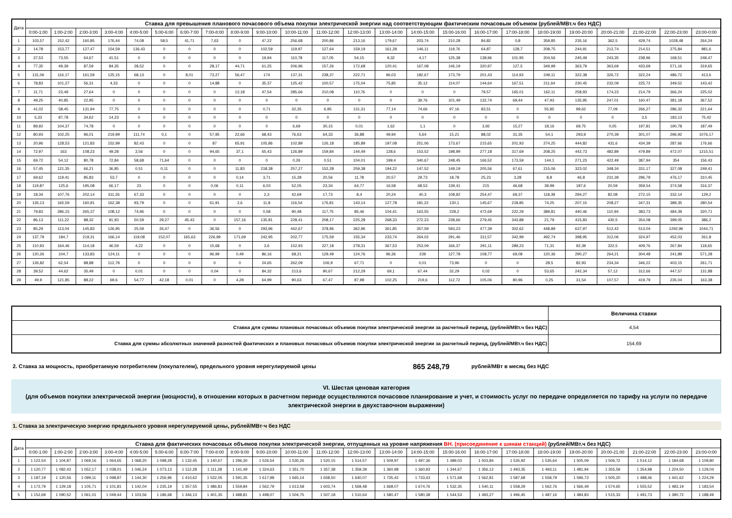| Дата | Ставка для превышения планового почасового объема покупки электрической энергии над соответствующим фактическим почасовым объемом (рублей/МВт.ч без НДС) | | | | | | | | | | | | | | | | | | | | | | | |
| --- | --- | --- | --- | --- | --- | --- | --- | --- | --- | --- | --- | --- | --- | --- | --- | --- | --- | --- | --- | --- | --- | --- | --- | --- |
| | 0:00-1:00 | 1:00-2:00 | 2:00-3:00 | 3:00-4:00 | 4:00-5:00 | 5:00-6:00 | 6:00-7:00 | 7:00-8:00 | 8:00-9:00 | 9:00-10:00 | 10:00-11:00 | 11:00-12:00 | 12:00-13:00 | 13:00-14:00 | 14:00-15:00 | 15:00-16:00 | 16:00-17:00 | 17:00-18:00 | 18:00-19:00 | 19:00-20:00 | 20:00-21:00 | 21:00-22:00 | 22:00-23:00 | 23:00-0:00 |
| 1 | 103,57 | 152,42 | 160,85 | 176,44 | 74,08 | 58,5 | 41,71 | 7,63 | 0 | 47,22 | 256,68 | 200,86 | 213,16 | 179,67 | 203,74 | 210,28 | 84,82 | 0,8 | 359,85 | 235,16 | 362,5 | 429,74 | 1028,48 | 264,24 |
| 2 | 14,78 | 153,77 | 127,47 | 154,59 | 136,43 | 0 | 0 | 0 | 0 | 102,59 | 119,97 | 127,64 | 159,19 | 161,28 | 146,11 | 119,76 | 64,87 | 128,7 | 208,75 | 244,91 | 212,74 | 214,51 | 275,84 | 981,6 |
| 3 | 37,53 | 73,55 | 64,67 | 41,51 | 0 | 0 | 0 | 0 | 0 | 19,94 | 110,78 | 117,05 | 54,15 | 9,32 | 4,17 | 125,38 | 138,96 | 101,95 | 204,56 | 245,49 | 243,35 | 238,96 | 168,51 | 248,47 |
| 4 | 77,35 | 49,39 | 87,59 | 84,35 | 28,52 | 0 | 0 | 28,17 | 44,71 | 61,25 | 206,96 | 157,26 | 172,68 | 120,41 | 167,08 | 146,19 | 320,97 | 127,5 | 349,99 | 363,79 | 363,69 | 433,69 | 571,16 | 319,65 |
| 5 | 131,06 | 116,17 | 161,59 | 125,15 | 68,13 | 0 | 8,01 | 73,27 | 56,47 | 174 | 137,31 | 238,37 | 222,71 | 96,03 | 182,67 | 173,79 | 201,43 | 114,93 | 249,11 | 322,38 | 326,72 | 322,24 | 486,72 | 413,6 |
| 6 | 78,83 | 101,27 | 56,31 | 4,33 | 0 | 0 | 0 | 14,88 | 0 | 35,37 | 125,42 | 100,57 | 175,04 | 75,85 | 35,12 | 114,07 | 144,64 | 167,51 | 211,64 | 230,45 | 232,09 | 225,72 | 349,52 | 143,42 |
| 7 | 11,71 | 23,49 | 27,64 | 0 | 0 | 0 | 0 | 0 | 12,18 | 47,54 | 285,66 | 210,08 | 110,76 | 0 | 0 | 0 | 79,57 | 165,01 | 162,11 | 258,93 | 174,23 | 214,79 | 366,24 | 225,02 |
| 8 | 49,25 | 40,85 | 22,95 | 0 | 0 | 0 | 0 | 0 | 0 | 0 | 0 | 0 | 0 | 0 | 39,76 | 101,49 | 132,74 | 69,44 | 47,93 | 135,95 | 247,01 | 160,47 | 381,18 | 367,52 |
| 9 | 41,02 | 58,45 | 131,94 | 77,75 | 0 | 0 | 0 | 0 | 0 | 0,71 | 32,35 | 6,95 | 131,31 | 77,14 | 74,66 | 97,16 | 83,51 | 0 | 55,85 | 99,62 | 77,09 | 266,27 | 286,32 | 221,64 |
| 10 | 5,33 | 87,78 | 34,62 | 14,23 | 0 | 0 | 0 | 0 | 0 | 0 | 0 | 0 | 0 | 0 | 0 | 0 | 0 | 0 | 0 | 0 | 0 | 3,5 | 183,13 | 75,42 |
| 11 | 89,92 | 104,37 | 74,78 | 0 | 0 | 0 | 0 | 0 | 0 | 0 | 6,69 | 30,15 | 0,01 | 1,62 | 1,1 | 0 | 3,92 | 15,27 | 18,16 | 69,75 | 0,05 | 197,81 | 190,78 | 187,49 |
| 12 | 80,93 | 102,25 | 96,01 | 219,99 | 111,74 | 0,1 | 0 | 57,95 | 22,66 | 68,43 | 76,63 | 64,33 | 36,88 | 49,94 | 5,64 | 15,21 | 88,02 | 31,35 | 54,1 | 293,9 | 270,39 | 301,07 | 296,92 | 1076,17 |
| 13 | 20,96 | 128,53 | 121,83 | 152,99 | 82,43 | 0 | 0 | 87 | 65,91 | 105,86 | 102,89 | 126,18 | 185,89 | 197,08 | 251,06 | 173,67 | 215,65 | 201,93 | 274,25 | 444,82 | 431,6 | 434,39 | 287,66 | 176,66 |
| 14 | 72,97 | 163 | 108,23 | 49,28 | 3,56 | 0 | 0 | 94,65 | 37,1 | 65,43 | 126,89 | 159,84 | 144,49 | 128,6 | 153,52 | 198,99 | 277,18 | 317,69 | 208,25 | 442,73 | 482,89 | 479,89 | 472,07 | 1215,51 |
| 15 | 69,72 | 54,12 | 80,78 | 72,84 | 58,68 | 71,64 | 0 | 0 | 0 | 0 | 0,26 | 0,51 | 104,01 | 199,4 | 340,67 | 248,45 | 166,52 | 173,59 | 144,1 | 271,23 | 422,49 | 387,94 | 354 | 156,43 |
| 16 | 57,45 | 121,35 | 66,21 | 36,85 | 0,51 | 0,11 | 0 | 0 | 11,83 | 218,38 | 257,27 | 152,28 | 259,38 | 194,22 | 147,52 | 149,19 | 205,56 | 67,61 | 215,06 | 323,02 | 348,34 | 331,17 | 327,08 | 249,41 |
| 17 | 69,62 | 119,41 | 85,83 | 53,7 | 0 | 0 | 0 | 0 | 0,14 | 3,71 | 15,28 | 20,56 | 11,78 | 20,57 | 29,73 | 18,78 | 25,23 | 3,28 | 8,8 | 46,8 | 231,39 | 296,79 | 476,17 | 310,45 |
| 18 | 119,87 | 125,6 | 195,08 | 66,17 | 23 | 0 | 0 | 0,06 | 0,11 | 6,03 | 52,05 | 23,34 | 64,77 | 16,58 | 68,53 | 139,41 | 215 | 46,68 | 39,99 | 187,6 | 20,59 | 359,54 | 374,58 | 316,37 |
| 19 | 18,34 | 107,76 | 202,14 | 311,26 | 67,33 | 0 | 0 | 0 | 0 | 2,3 | 42,69 | 17,73 | 8,4 | 20,24 | 40,3 | 108,92 | 254,47 | 69,37 | 118,39 | 294,27 | 82,08 | 272,15 | 332,14 | 129,2 |
| 20 | 126,13 | 165,59 | 160,91 | 162,38 | 93,79 | 0 | 0 | 61,91 | 2,6 | 11,8 | 116,54 | 176,81 | 143,14 | 127,78 | 181,22 | 130,1 | 145,67 | 218,85 | 74,25 | 207,15 | 208,27 | 347,31 | 389,35 | 280,54 |
| 21 | 79,83 | 286,15 | 265,37 | 108,12 | 74,96 | 0 | 0 | 0 | 0 | 0,58 | 90,48 | 117,75 | 85,46 | 104,41 | 163,55 | 228,2 | 472,69 | 222,29 | 389,81 | 440,46 | 110,94 | 383,73 | 484,39 | 320,71 |
| 22 | 86,13 | 111,22 | 88,32 | 91,93 | 50,59 | 29,27 | 45,43 | 0 | 157,16 | 135,81 | 228,41 | 208,17 | 225,28 | 268,33 | 272,23 | 238,66 | 279,45 | 343,88 | 21,79 | 415,83 | 430,5 | 354,08 | 399,05 | 386,2 |
| 23 | 85,29 | 113,04 | 145,83 | 126,95 | 25,59 | 26,47 | 0 | 36,56 | 0 | 293,96 | 442,67 | 378,96 | 362,96 | 361,85 | 357,59 | 593,23 | 477,39 | 302,62 | 448,89 | 637,97 | 512,42 | 513,04 | 1292,96 | 1044,71 |
| 24 | 137,79 | 184,7 | 219,31 | 166,14 | 119,08 | 152,07 | 165,63 | 226,99 | 171,69 | 242,95 | 202,77 | 175,59 | 155,34 | 233,74 | 264,02 | 291,46 | 311,57 | 342,99 | 492,74 | 398,95 | 312,06 | 324,97 | 452,03 | 261,8 |
| 25 | 110,93 | 164,46 | 114,18 | 46,59 | 4,22 | 0 | 0 | 15,68 | 0 | 3,6 | 152,93 | 227,18 | 278,31 | 367,53 | 253,09 | 166,37 | 291,11 | 289,23 | 71,31 | 92,39 | 322,5 | 409,76 | 267,84 | 118,65 |
| 26 | 120,26 | 104,7 | 133,83 | 124,11 | 0 | 0 | 0 | 96,99 | 0,49 | 86,16 | 68,21 | 129,49 | 124,76 | 96,36 | 239 | 127,78 | 108,77 | 69,08 | 120,36 | 290,27 | 264,21 | 304,48 | 241,89 | 571,28 |
| 27 | 126,82 | 62,54 | 88,88 | 112,78 | 0 | 0 | 0 | 0 | 0 | 24,65 | 262,09 | 106,9 | 67,71 | 0 | 0,01 | 73,96 | 0 | 0 | 28,5 | 82,93 | 234,34 | 346,22 | 403,15 | 261,71 |
| 28 | 39,52 | 44,62 | 35,49 | 0 | 0,01 | 0 | 0 | 0,04 | 0 | 84,32 | 213,6 | 90,67 | 212,29 | 69,1 | 67,44 | 32,29 | 0,02 | 0 | 53,65 | 242,34 | 57,12 | 312,66 | 447,57 | 131,88 |
| 29 | 49,9 | 121,85 | 88,22 | 69,6 | 54,77 | 42,18 | 0,01 | 0 | 4,28 | 64,99 | 90,63 | 67,47 | 87,98 | 102,25 | 219,6 | 112,72 | 105,06 | 80,96 | 0,25 | 31,54 | 107,57 | 419,79 | 235,04 | 163,38 |
| | Величина ставки |
| Ставка для суммы плановых почасовых объемов покупки электрической энергии за расчетный период, (рублей/МВт.ч без НДС) | 4,54 |
| Ставка для суммы абсолютных значений разностей фактических и плановых почасовых объемов покупки электрической энергии за расчетный период, (рублей/МВт.ч без НДС) | 154,69 |
2. Ставка за мощность, приобретаемую потребителем (покупателем), предельного уровня нерегулируемой цены 865 248,79 рублей/МВт в месяц без НДС
VI. Шестая ценовая категория
(для объемов покупки электрической энергии (мощности), в отношении которых в расчетном периоде осуществляются почасовое планирование и учет, и стоимость услуг по передаче определяется по тарифу на услуги по передаче электрической энергии в двухставочном выражении)
1. Ставка за электрическую энергию предельного уровня нерегулируемой цены, рублей/МВт·ч без НДС
| Дата | Ставка для фактических почасовых объемов покупки электрической энергии, отпущенных на уровне напряжения ВН. (присоединение к шинам станций) (рублей/МВт.ч без НДС) | | | | | | | | | | | | | | | | | | | | | | | |
| --- | --- | --- | --- | --- | --- | --- | --- | --- | --- | --- | --- | --- | --- | --- | --- | --- | --- | --- | --- | --- | --- | --- | --- | --- |
| | 0:00-1:00 | 1:00-2:00 | 2:00-3:00 | 3:00-4:00 | 4:00-5:00 | 5:00-6:00 | 6:00-7:00 | 7:00-8:00 | 8:00-9:00 | 9:00-10:00 | 10:00-11:00 | 11:00-12:00 | 12:00-13:00 | 13:00-14:00 | 14:00-15:00 | 15:00-16:00 | 16:00-17:00 | 17:00-18:00 | 18:00-19:00 | 19:00-20:00 | 20:00-21:00 | 21:00-22:00 | 22:00-23:00 | 23:00-0:00 |
| 1 | 1 122,54 | 1 104,87 | 1 069,16 | 1 064,65 | 1 068,20 | 1 098,29 | 1 132,45 | 1 140,67 | 1 296,30 | 1 526,54 | 1 530,26 | 1 520,15 | 1 514,57 | 1 509,97 | 1 497,36 | 1 489,03 | 1 503,84 | 1 535,92 | 1 535,64 | 1 505,09 | 1 506,72 | 1 514,12 | 1 184,68 | 1 109,80 |
| 2 | 1 120,77 | 1 082,43 | 1 052,17 | 1 038,01 | 1 046,24 | 1 073,13 | 1 112,28 | 1 111,28 | 1 141,49 | 1 324,63 | 1 351,70 | 1 357,38 | 1 359,39 | 1 360,98 | 1 360,93 | 1 344,67 | 1 356,12 | 1 493,35 | 1 493,11 | 1 481,94 | 1 355,59 | 1 354,98 | 1 224,50 | 1 129,04 |
| 3 | 1 187,19 | 1 120,56 | 1 099,11 | 1 098,87 | 1 144,30 | 1 256,96 | 1 410,62 | 1 532,05 | 1 591,35 | 1 617,98 | 1 665,14 | 1 658,50 | 1 640,07 | 1 735,42 | 1 733,43 | 1 571,68 | 1 562,81 | 1 587,68 | 1 558,79 | 1 596,73 | 1 505,20 | 1 488,46 | 1 441,62 | 1 224,29 |
| 4 | 1 172,79 | 1 129,18 | 1 105,71 | 1 101,81 | 1 142,04 | 1 235,19 | 1 357,55 | 1 486,81 | 1 559,84 | 1 562,79 | 1 613,58 | 1 603,74 | 1 569,48 | 1 668,07 | 1 674,76 | 1 532,35 | 1 540,11 | 1 558,29 | 1 562,76 | 1 566,49 | 1 574,65 | 1 555,52 | 1 483,19 | 1 183,54 |
| 5 | 1 152,69 | 1 090,52 | 1 061,01 | 1 049,44 | 1 103,56 | 1 186,68 | 1 346,13 | 1 401,35 | 1 488,81 | 1 498,07 | 1 504,75 | 1 507,18 | 1 510,64 | 1 580,47 | 1 580,38 | 1 544,53 | 1 493,27 | 1 496,45 | 1 487,16 | 1 484,83 | 1 515,33 | 1 491,73 | 1 390,72 | 1 188,49 |